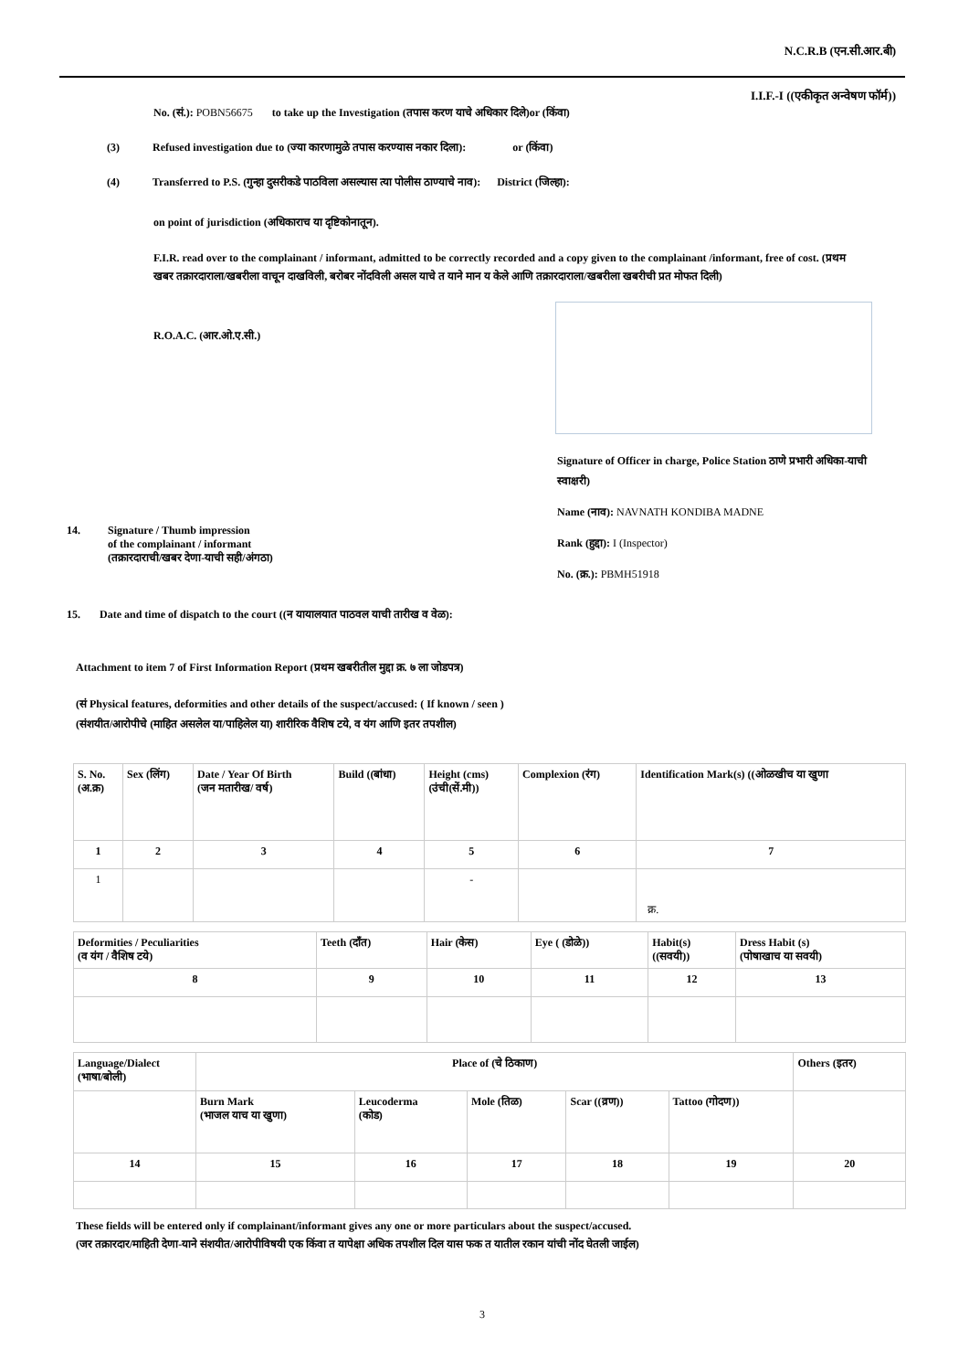N.C.R.B (एन.सी.आर.बी)
I.I.F.-I ((एकीकृत अन्वेषण फॉर्म))
No. (सं.): POBN56675 to take up the Investigation (तपास करण याचे अधिकार दिले)or (किंवा)
(3) Refused investigation due to (ज्या कारणामुळे तपास करण्यास नकार दिला): or (किंवा)
(4) Transferred to P.S. (गुन्हा दुसरीकडे पाठविला असल्यास त्या पोलीस ठाण्याचे नाव): District (जिल्हा):
on point of jurisdiction (अधिकाराच या दृष्टिकोनातून).
F.I.R. read over to the complainant / informant, admitted to be correctly recorded and a copy given to the complainant /informant, free of cost. (प्रथम खबर तक्रारदाराला/खबरीला वाचून दाखविली, बरोबर नोंदविली असल याचे त याने मान य केले आणि तक्रारदाराला/खबरीला खबरीची प्रत मोफत दिली)
R.O.A.C. (आर.ओ.ए.सी.)
14. Signature / Thumb impression
of the complainant / informant
(तक्रारदाराची/खबर देणा-याची सही/अंगठा)
Signature of Officer in charge, Police Station ठाणे प्रभारी अधिका-याची स्वाक्षरी)
Name (नाव): NAVNATH KONDIBA MADNE
Rank (हुद्दा): I (Inspector)
No. (क्र.): PBMH51918
15. Date and time of dispatch to the court ((न यायालयात पाठवल याची तारीख व वेळ):
Attachment to item 7 of First Information Report (प्रथम खबरीतील मुद्दा क्र. ७ ला जोडपत्र)
(सं Physical features, deformities and other details of the suspect/accused: ( If known / seen )
(संशयीत/आरोपीचे (माहित असलेल या/पाहिलेल या) शारीरिक वैशिष टये, व यंग आणि इतर तपशील)
| S. No. (अ.क्र) | Sex (लिंग) | Date / Year Of Birth (जन मतारीख/ वर्ष) | Build ((बांधा) | Height (cms) (उंची(सें.मी)) | Complexion (रंग) | Identification Mark(s) ((ओळखीच या खुणा |
| 1 | 2 | 3 | 4 | 5 | 6 | 7 |
| 1 | | | | - | | क्र. |
| Deformities / Peculiarities (व यंग / वैशिष टये) | Teeth (दाँत) | Hair (केस) | Eye ( (डोळे)) | Habit(s) ((सवयी)) | Dress Habit (s) (पोषाखाच या सवयी) |
| 8 | 9 | 10 | 11 | 12 | 13 |
| Language/Dialect (भाषा/बोली) | Place of (चे ठिकाण) | | | | | Others (इतर) |
| | Burn Mark (भाजल याच या खुणा) | Leucoderma (कोड) | Mole (तिळ) | Scar ((व्रण)) | Tattoo (गोदण)) | |
| 14 | 15 | 16 | 17 | 18 | 19 | 20 |
These fields will be entered only if complainant/informant gives any one or more particulars about the suspect/accused.
(जर तक्रारदार/माहिती देणा-याने संशयीत/आरोपीविषयी एक किंवा त यापेक्षा अधिक तपशील दिल यास फक त यातील रकान यांची नोंद घेतली जाईल)
3